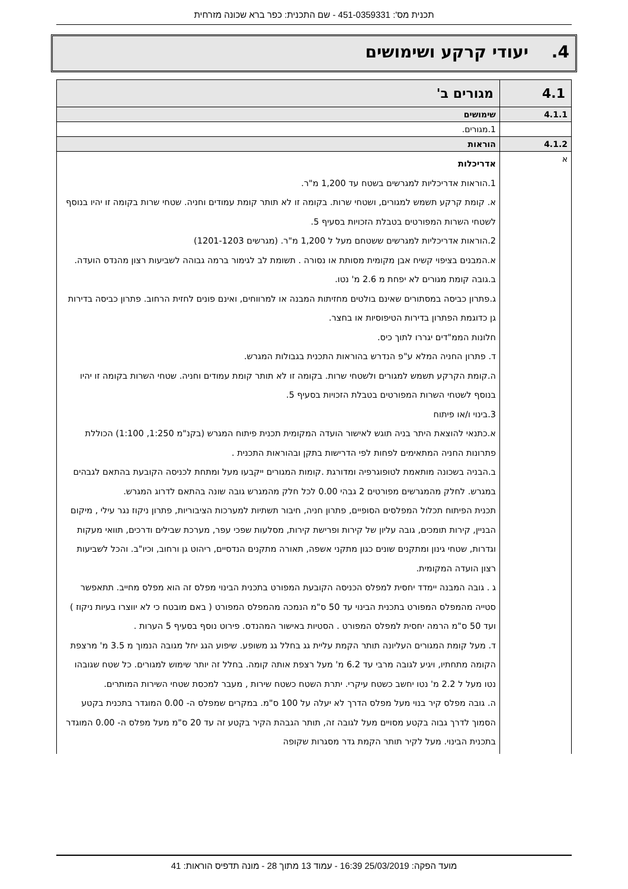תכנית מס': 451-0359331 - שם התכנית: כפר ברא שכונה מזרחית
4. יעודי קרקע ושימושים
| 4.1 | מגורים ב' |
| 4.1.1 | שימושים |
| | 1.מגורים. |
| 4.1.2 | הוראות |
| א | אדריכלות 1.הוראות אדריכליות למגרשים בשטח עד 1,200 מ"ר. א. קומת קרקע תשמש למגורים, ושטחי שרות. בקומה זו לא תותר קומת עמודים וחניה. שטחי שרות בקומה זו יהיו בנוסף לשטחי השרות המפורטים בטבלת הזכויות בסעיף 5. 2.הוראות אדריכליות למגרשים ששטחם מעל ל 1,200 מ"ר. (מגרשים 1201-1203) א.המבנים בציפוי קשיח אבן מקומית מסותת או נסורה . תשומת לב לגימור ברמה גבוהה לשביעות רצון מהנדס הועדה. ב.גובה קומת מגורים לא יפחת מ 2.6 מ' נטו. ג.פתרון כביסה במסתורים שאינם בולטים מחזיתות המבנה או למרווחים, ואינם פונים לחזית הרחוב. פתרון כביסה בדירות גן כדוגמת הפתרון בדירות הטיפוסיות או בחצר. חלונות הממ"דים יגררו לתוך כיס. ד. פתרון החניה המלא ע"פ הנדרש בהוראות התכנית בגבולות המגרש. ה.קומת הקרקע תשמש למגורים ולשטחי שרות. בקומה זו לא תותר קומת עמודים וחניה. שטחי השרות בקומה זו יהיו בנוסף לשטחי השרות המפורטים בטבלת הזכויות בסעיף 5. 3.בינוי ו/או פיתוח א.כתנאי להוצאת היתר בניה תוגש לאישור הועדה המקומית תכנית פיתוח המגרש (בקנ"מ 1:250, 1:100) הכוללת פתרונות החניה המתאימים לפחות לפי הדרישות בתקן ובהוראות התכנית . ב.הבניה בשכונה מותאמת לטופוגרפיה ומדורגת .קומות המגורים ייקבעו מעל ומתחת לכניסה הקובעת בהתאם לגבהים במגרש. לחלק מהמגרשים מפורטים 2 גבהי 0.00 לכל חלק מהמגרש גובה שונה בהתאם לדרוג המגרש. תכנית הפיתוח תכלול המפלסים הסופיים, פתרון חניה, חיבור תשתיות למערכות הציבוריות, פתרון ניקוז נגר עילי , מיקום הבניין, קירות תומכים, גובה עליון של קירות ופרישת קירות, מסלעות שפכי עפר, מערכת שבילים ודרכים, תוואי מעקות וגדרות, שטחי גינון ומתקנים שונים כגון מתקני אשפה, תאורה מתקנים הנדסיים, ריהוט גן ורחוב, וכיו"ב. והכל לשביעות רצון הועדה המקומית. ג . גובה המבנה יימדד יחסית למפלס הכניסה הקובעת המפורט בתכנית הבינוי מפלס זה הוא מפלס מחייב. תתאפשר סטייה מהמפלס המפורט בתכנית הבינוי עד 50 ס"מ הנמכה מהמפלס המפורט ( באם מובטח כי לא יווצרו בעיות ניקוז ) ועד 50 ס"מ הרמה יחסית למפלס המפורט . הסטיות באישור המהנדס. פירוט נוסף בסעיף 5 הערות . ד. מעל קומת המגורים העליונה תותר הקמת עליית גג בחלל גג משופע. שיפוע הגג יחל מגובה הנמוך מ 3.5 מ' מרצפת הקומה מתחתיו, ויגיע לגובה מרבי עד 6.2 מ' מעל רצפת אותה קומה. בחלל זה יותר שימוש למגורים. כל שטח שגובהו נטו מעל ל 2.2 מ' נטו יחשב כשטח עיקרי. יתרת השטח כשטח שירות , מעבר למכסת שטחי השירות המותרים. ה. גובה מפלס קיר בנוי מעל מפלס הדרך לא יעלה על 100 ס"מ. במקרים שמפלס ה- 0.00 המוגדר בתכנית בקטע הסמוך לדרך גבוה בקטע מסויים מעל לגובה זה, תותר הגבהת הקיר בקטע זה עד 20 ס"מ מעל מפלס ה- 0.00 המוגדר בתכנית הבינוי. מעל לקיר תותר הקמת גדר מסגרות שקופה |
מועד הפקה: 25/03/2019 16:39 - עמוד 13 מתוך 28 - מונה תדפיס הוראות: 41